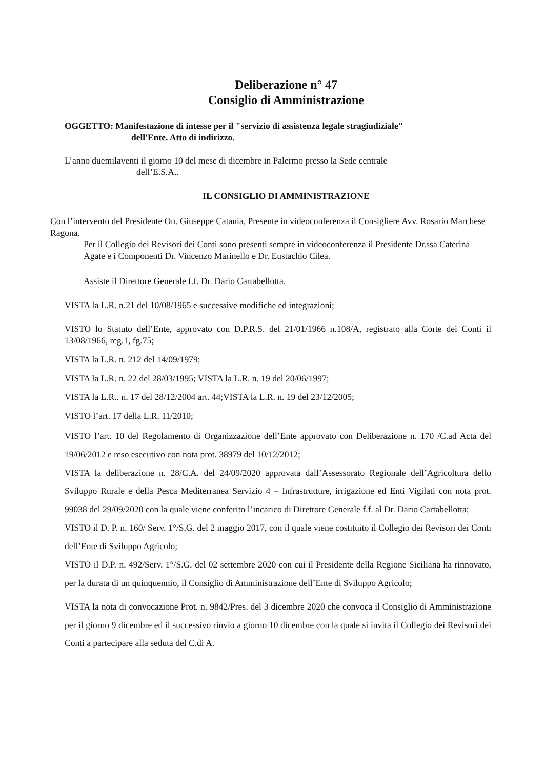Deliberazione n° 47
Consiglio di Amministrazione
OGGETTO: Manifestazione di intesse per il "servizio di assistenza legale stragiudiziale"
dell'Ente. Atto di indirizzo.
L’anno duemilaventi il giorno 10 del mese di dicembre in Palermo presso la Sede centrale
dell’E.S.A..
IL CONSIGLIO DI AMMINISTRAZIONE
Con l’intervento del Presidente On. Giuseppe Catania, Presente in videoconferenza il Consigliere Avv. Rosario Marchese Ragona.
Per il Collegio dei Revisori dei Conti sono presenti sempre in videoconferenza il Presidente Dr.ssa Caterina Agate e i Componenti Dr. Vincenzo Marinello e Dr. Eustachio Cilea.
Assiste il Direttore Generale f.f. Dr. Dario Cartabellotta.
VISTA la L.R. n.21 del 10/08/1965 e successive modifiche ed integrazioni;
VISTO lo Statuto dell’Ente, approvato con D.P.R.S. del 21/01/1966 n.108/A, registrato alla Corte dei Conti il 13/08/1966, reg.1, fg.75;
VISTA la L.R. n. 212 del 14/09/1979;
VISTA la L.R. n. 22 del 28/03/1995; VISTA la L.R. n. 19 del 20/06/1997;
VISTA la L.R.. n. 17 del 28/12/2004 art. 44;VISTA la L.R. n. 19 del 23/12/2005;
VISTO l’art. 17 della L.R. 11/2010;
VISTO l’art. 10 del Regolamento di Organizzazione dell’Ente approvato con Deliberazione n. 170 /C.ad Acta del 19/06/2012 e reso esecutivo con nota prot. 38979 del 10/12/2012;
VISTA la deliberazione n. 28/C.A. del 24/09/2020 approvata dall’Assessorato Regionale dell’Agricoltura dello Sviluppo Rurale e della Pesca Mediterranea Servizio 4 – Infrastrutture, irrigazione ed Enti Vigilati con nota prot. 99038 del 29/09/2020 con la quale viene conferito l’incarico di Direttore Generale f.f. al Dr. Dario Cartabellotta;
VISTO il D. P. n. 160/ Serv. 1°/S.G. del 2 maggio 2017, con il quale viene costituito il Collegio dei Revisori dei Conti dell’Ente di Sviluppo Agricolo;
VISTO il D.P. n. 492/Serv. 1°/S.G. del 02 settembre 2020 con cui il Presidente della Regione Siciliana ha rinnovato, per la durata di un quinquennio, il Consiglio di Amministrazione dell’Ente di Sviluppo Agricolo;
VISTA la nota di convocazione Prot. n. 9842/Pres. del 3 dicembre 2020 che convoca il Consiglio di Amministrazione per il giorno 9 dicembre ed il successivo rinvio a giorno 10 dicembre con la quale si invita il Collegio dei Revisori dei Conti a partecipare alla seduta del C.di A.